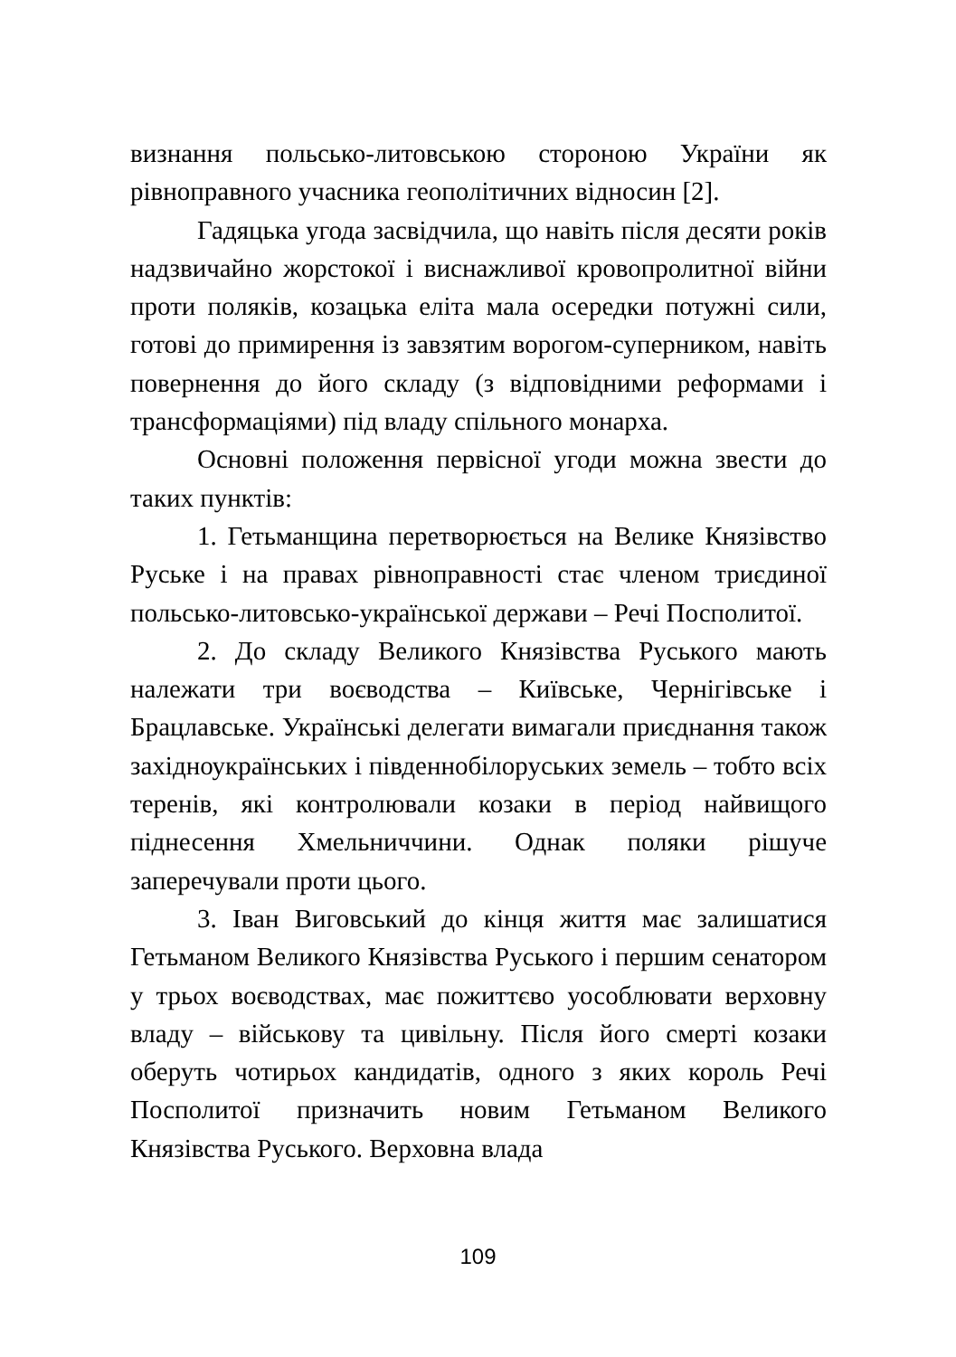визнання польсько-литовською стороною України як рівноправного учасника геополітичних відносин [2].
Гадяцька угода засвідчила, що навіть після десяти років надзвичайно жорстокої і виснажливої кровопролитної війни проти поляків, козацька еліта мала осередки потужні сили, готові до примирення із завзятим ворогом-суперником, навіть повернення до його складу (з відповідними реформами і трансформаціями) під владу спільного монарха.
Основні положення первісної угоди можна звести до таких пунктів:
1. Гетьманщина перетворюється на Велике Князівство Руське і на правах рівноправності стає членом триєдиної польсько-литовсько-української держави – Речі Посполитої.
2. До складу Великого Князівства Руського мають належати три воєводства – Київське, Чернігівське і Брацлавське. Українські делегати вимагали приєднання також західноукраїнських і південнобілоруських земель – тобто всіх теренів, які контролювали козаки в період найвищого піднесення Хмельниччини. Однак поляки рішуче заперечували проти цього.
3. Іван Виговський до кінця життя має залишатися Гетьманом Великого Князівства Руського і першим сенатором у трьох воєводствах, має пожиттєво уособлювати верховну владу – військову та цивільну. Після його смерті козаки оберуть чотирьох кандидатів, одного з яких король Речі Посполитої призначить новим Гетьманом Великого Князівства Руського. Верховна влада
109